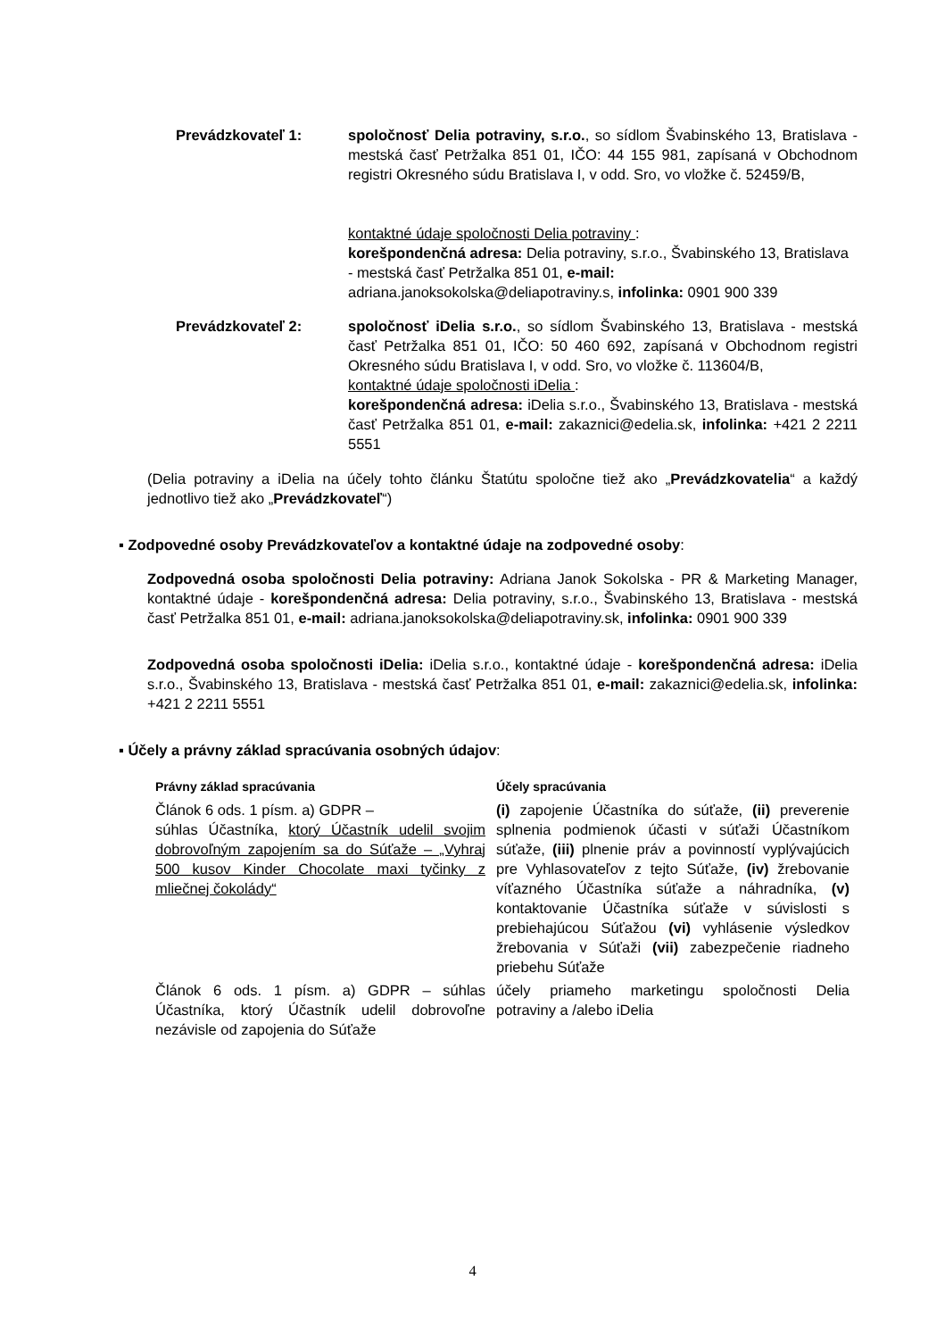Prevádzkovateľ 1: spoločnosť Delia potraviny, s.r.o., so sídlom Švabinského 13, Bratislava - mestská časť Petržalka 851 01, IČO: 44 155 981, zapísaná v Obchodnom registri Okresného súdu Bratislava I, v odd. Sro, vo vložke č. 52459/B,
kontaktné údaje spoločnosti Delia potraviny :
korešpondenčná adresa: Delia potraviny, s.r.o., Švabinského 13, Bratislava
- mestská časť Petržalka 851 01, e-mail:
adriana.janoksokolska@deliapotraviny.s, infolinka: 0901 900 339
Prevádzkovateľ 2: spoločnosť iDelia s.r.o., so sídlom Švabinského 13, Bratislava - mestská časť Petržalka 851 01, IČO: 50 460 692, zapísaná v Obchodnom registri Okresného súdu Bratislava I, v odd. Sro, vo vložke č. 113604/B,
kontaktné údaje spoločnosti iDelia :
korešpondenčná adresa: iDelia s.r.o., Švabinského 13, Bratislava - mestská časť Petržalka 851 01, e-mail: zakaznici@edelia.sk, infolinka: +421 2 2211 5551
(Delia potraviny a iDelia na účely tohto článku Štatútu spoločne tiež ako „Prevádzkovatelia“ a každý jednotlivo tiež ako „Prevádzkovateľ“)
▪ Zodpovedné osoby Prevádzkovateľov a kontaktné údaje na zodpovedné osoby:
Zodpovedná osoba spoločnosti Delia potraviny: Adriana Janok Sokolska - PR & Marketing Manager, kontaktné údaje - korešpondenčná adresa: Delia potraviny, s.r.o., Švabinského 13, Bratislava - mestská časť Petržalka 851 01, e-mail: adriana.janoksokolska@deliapotraviny.sk, infolinka: 0901 900 339
Zodpovedná osoba spoločnosti iDelia: iDelia s.r.o., kontaktné údaje - korešpondenčná adresa: iDelia s.r.o., Švabinského 13, Bratislava - mestská časť Petržalka 851 01, e-mail: zakaznici@edelia.sk, infolinka: +421 2 2211 5551
▪ Účely a právny základ spracúvania osobných údajov:
| Právny základ spracúvania | Účely spracúvania |
| --- | --- |
| Článok 6 ods. 1 písm. a) GDPR – súhlas Účastníka, ktorý Účastník udelil svojim dobrovoľným zapojením sa do Súťaže – „Vyhraj 500 kusov Kinder Chocolate maxi tyčinky z mliečnej čokolády“ | (i) zapojenie Účastníka do súťaže, (ii) preverenie splnenia podmienok účasti v súťaži Účastníkom súťaže, (iii) plnenie práv a povinností vyplývajúcich pre Vyhlasovateľov z tejto Súťaže, (iv) žrebovanie víťazného Účastníka súťaže a náhradníka, (v) kontaktovanie Účastníka súťaže v súvislosti s prebiehajúcou Súťažou (vi) vyhlásenie výsledkov žrebovania v Súťaži (vii) zabezpečenie riadneho priebehu Súťaže |
| Článok 6 ods. 1 písm. a) GDPR – súhlas Účastníka, ktorý Účastník udelil dobrovoľne nezávisle od zapojenia do Súťaže | účely priameho marketingu spoločnosti Delia potraviny a /alebo iDelia |
4